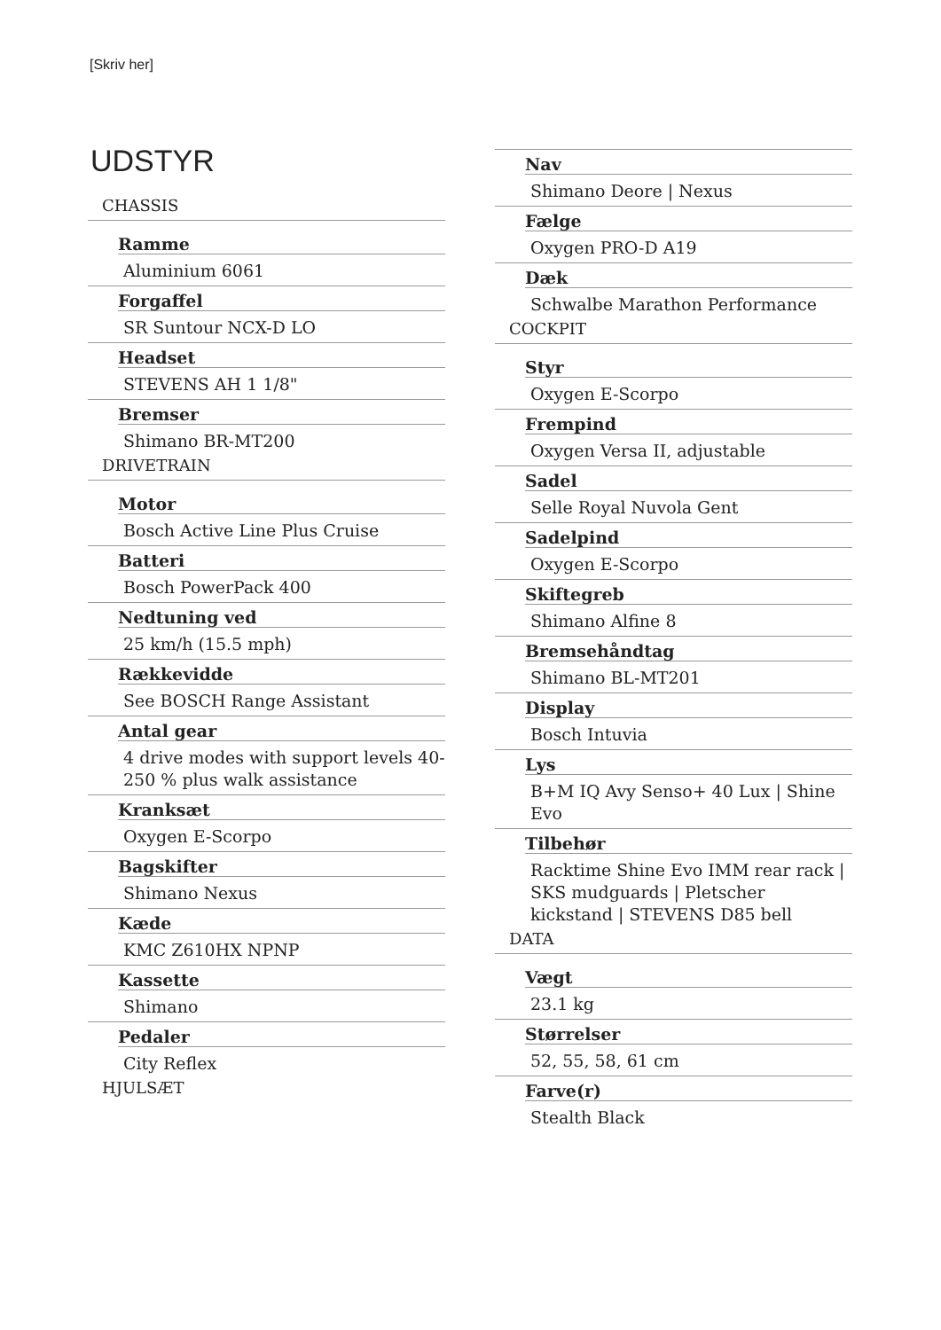[Skriv her]
UDSTYR
CHASSIS
Ramme
Aluminium 6061
Forgaffel
SR Suntour NCX-D LO
Headset
STEVENS AH 1 1/8"
Bremser
Shimano BR-MT200
DRIVETRAIN
Motor
Bosch Active Line Plus Cruise
Batteri
Bosch PowerPack 400
Nedtuning ved
25 km/h (15.5 mph)
Rækkevidde
See BOSCH Range Assistant
Antal gear
4 drive modes with support levels 40-250 % plus walk assistance
Kranksæt
Oxygen E-Scorpo
Bagskifter
Shimano Nexus
Kæde
KMC Z610HX NPNP
Kassette
Shimano
Pedaler
City Reflex
HJULSÆT
Nav
Shimano Deore | Nexus
Fælge
Oxygen PRO-D A19
Dæk
Schwalbe Marathon Performance
COCKPIT
Styr
Oxygen E-Scorpo
Frempind
Oxygen Versa II, adjustable
Sadel
Selle Royal Nuvola Gent
Sadelpind
Oxygen E-Scorpo
Skiftegreb
Shimano Alfine 8
Bremsehåndtag
Shimano BL-MT201
Display
Bosch Intuvia
Lys
B+M IQ Avy Senso+ 40 Lux | Shine Evo
Tilbehør
Racktime Shine Evo IMM rear rack | SKS mudguards | Pletscher kickstand | STEVENS D85 bell
DATA
Vægt
23.1 kg
Størrelser
52, 55, 58, 61 cm
Farve(r)
Stealth Black